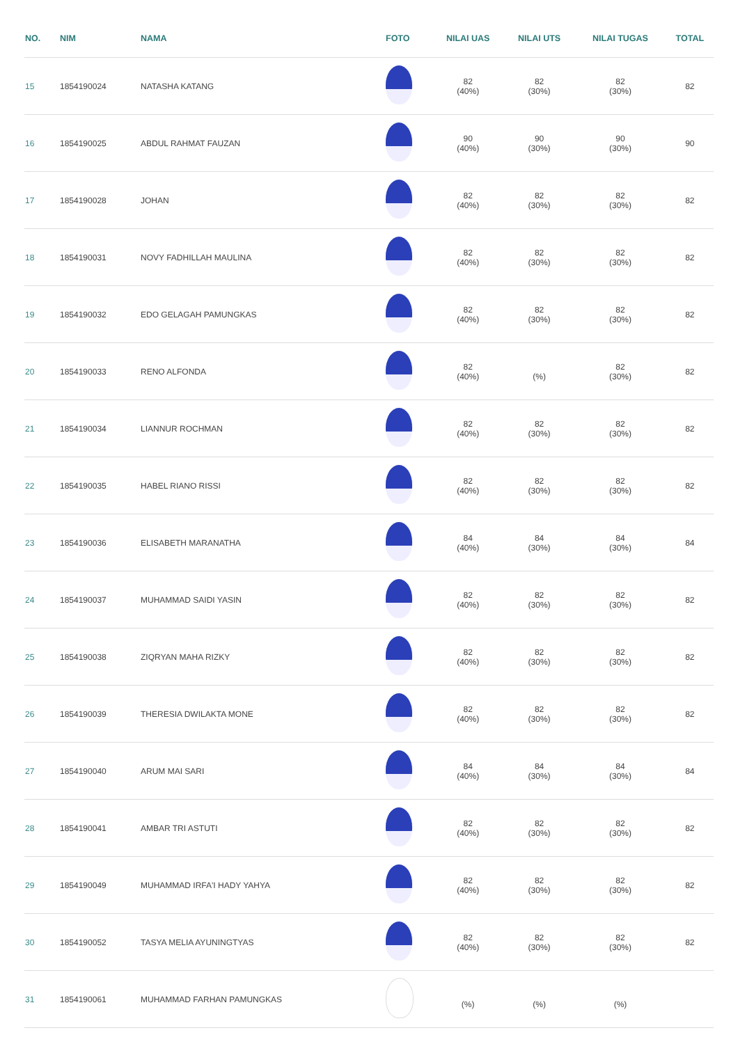| NO. | NIM | NAMA | FOTO | NILAI UAS | NILAI UTS | NILAI TUGAS | TOTAL |
| --- | --- | --- | --- | --- | --- | --- | --- |
| 15 | 1854190024 | NATASHA KATANG | | 82 (40%) | 82 (30%) | 82 (30%) | 82 |
| 16 | 1854190025 | ABDUL RAHMAT FAUZAN | | 90 (40%) | 90 (30%) | 90 (30%) | 90 |
| 17 | 1854190028 | JOHAN | | 82 (40%) | 82 (30%) | 82 (30%) | 82 |
| 18 | 1854190031 | NOVY FADHILLAH MAULINA | | 82 (40%) | 82 (30%) | 82 (30%) | 82 |
| 19 | 1854190032 | EDO GELAGAH PAMUNGKAS | | 82 (40%) | 82 (30%) | 82 (30%) | 82 |
| 20 | 1854190033 | RENO ALFONDA | | 82 (40%) | (%) | 82 (30%) | 82 |
| 21 | 1854190034 | LIANNUR ROCHMAN | | 82 (40%) | 82 (30%) | 82 (30%) | 82 |
| 22 | 1854190035 | HABEL RIANO RISSI | | 82 (40%) | 82 (30%) | 82 (30%) | 82 |
| 23 | 1854190036 | ELISABETH MARANATHA | | 84 (40%) | 84 (30%) | 84 (30%) | 84 |
| 24 | 1854190037 | MUHAMMAD SAIDI YASIN | | 82 (40%) | 82 (30%) | 82 (30%) | 82 |
| 25 | 1854190038 | ZIQRYAN MAHA RIZKY | | 82 (40%) | 82 (30%) | 82 (30%) | 82 |
| 26 | 1854190039 | THERESIA DWILAKTA MONE | | 82 (40%) | 82 (30%) | 82 (30%) | 82 |
| 27 | 1854190040 | ARUM MAI SARI | | 84 (40%) | 84 (30%) | 84 (30%) | 84 |
| 28 | 1854190041 | AMBAR TRI ASTUTI | | 82 (40%) | 82 (30%) | 82 (30%) | 82 |
| 29 | 1854190049 | MUHAMMAD IRFA'I HADY YAHYA | | 82 (40%) | 82 (30%) | 82 (30%) | 82 |
| 30 | 1854190052 | TASYA MELIA AYUNINGTYAS | | 82 (40%) | 82 (30%) | 82 (30%) | 82 |
| 31 | 1854190061 | MUHAMMAD FARHAN PAMUNGKAS | | (%) | (%) | (%) | |